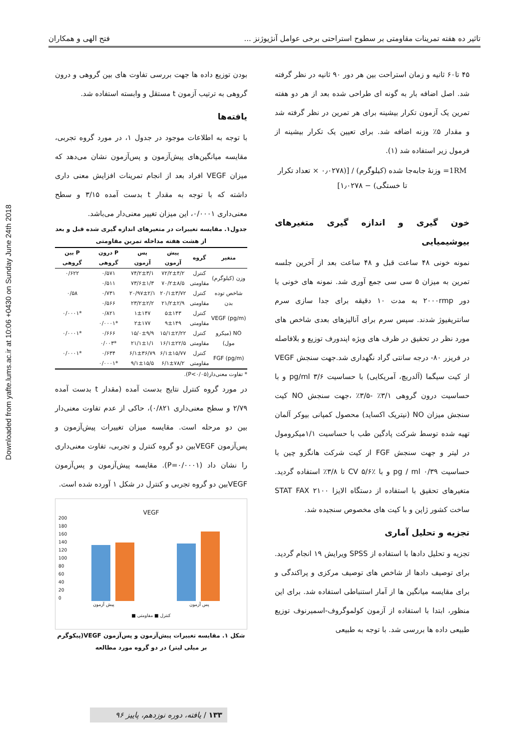Downloaded from yafte.lums.ac.ir at 10:06 +0430 on Sunday June 24th 2018
تاثیر ده هفته تمرینات مقاومتی بر سطوح استراحتی برخی عوامل آنژیوژنز ... فتح الهی و همکاران
۴۵ تا۶۰ ثانیه و زمان استراحت بین هر دور ۹۰ ثانیه در نظر گرفته شد. اصل اضافه بار به گونه ای طراحی شده بعد از هر دو هفته تمرین یک آزمون تکرار بیشینه برای هر تمرین در نظر گرفته شد و مقدار ۵٪ وزنه اضافه شد. برای تعیین یک تکرار بیشینه از فرمول زیر استفاده شد (۱).
1RM= وزنهٔ جابه‌جا شده (کیلوگرم) / [(۰٫۰۲۷۸ × تعداد تکرار تا خستگی) − ۱٫۰۲۷۸]
خون گیری و اندازه گیری متغیرهای بیوشیمیایی
نمونه خونی ۴۸ ساعت قبل و ۴۸ ساعت بعد از آخرین جلسه تمرین به میزان ۵ سی سی جمع آوری شد. نمونه های خونی با دور ۲۰۰۰rmp به مدت ۱۰ دقیقه برای جدا سازی سرم سانتریفیوژ شدند. سپس سرم برای آنالیزهای بعدی شاخص های مورد نظر در تحقیق در ظرف های ویژه اپندورف توزیع و بلافاصله در فریزر ۸۰- درجه سانتی گراد نگهداری شد.جهت سنجش VEGF از کیت سیگما (آلدریچ، آمریکایی) با حساسیت pg/ml ۳/۶ و با حساسیت درون گروهی ۳/۱٪ -۳/۵٪ ،جهت سنجش NO کیت سنجش میزان NO (نیتریک اکساید) محصول کمپانی بیوکر آلمان تهیه شده توسط شرکت پادگین طب با حساسیت ۱/۱میکرومول در لیتر و جهت سنجش FGF از کیت شرکت هانگزو چین با حساسیت pg / ml ۰/۳۹ و با CV ۵/۶٪ تا ۳/۸٪ استفاده گردید. متغیرهای تحقیق با استفاده از دستگاه الایزا STAT FAX ۲۱۰۰ ساخت کشور ژاپن و با کیت های مخصوص سنجیده شد.
تجزیه و تحلیل آماری
تجزیه و تحلیل دادها با استفاده از SPSS ویرایش ۱۹ انجام گردید. برای توصیف دادها از شاخص های توصیف مرکزی و پراکندگی و برای مقایسه میانگین ها از آمار استنباطی استفاده شد. برای این منظور، ابتدا با استفاده از آزمون کولموگروف-اسمیرنوف توزیع طبیعی داده ها بررسی شد. با توجه به طبیعی
بودن توزیع داده ها جهت بررسی تفاوت های بین گروهی و درون گروهی به ترتیب آزمون t مستقل و وابسته استفاده شد.
یافته‌ها
با توجه به اطلاعات موجود در جدول ۱، در مورد گروه تجربی، مقایسه میانگین‌های پیش‌آزمون و پس‌آزمون نشان می‌دهد که میزان VEGF افراد بعد از انجام تمرینات افزایش معنی داری داشته که با توجه به مقدار t بدست آمده ۳/۱۵ و سطح معنی‌داری ۰/۰۰۰۱، این میزان تغییر معنی‌دار می‌باشد.
جدول۱. مقایسه تغییرات در متغیرهای اندازه گیری شده قبل و بعد از هشت هفته مداخله تمرین مقاومتی
| متغیر | گروه | پیش آزمون | پس آزمون | P درون گروهی | P بین گروهی |
| --- | --- | --- | --- | --- | --- |
| وزن (کیلوگرم) | کنترل | ۷۲/۲±۴/۲ | ۷۴/۲±۳/۱ | ۰/۵۷۱ | ۰/۶۲۲ |
| | مقاومتی | ۷۰/۲±۸/۵ | ۷۳/۶±۱/۳ | ۰/۵۱۱ | |
| شاخص توده بدن | کنترل | ۲۰/۱±۳/۷۲ | ۲۰/۹۷±۲/۱ | ۰/۷۳۱ | ۰/۵۸ |
| | مقاومتی | ۲۱/۲±۲/۹ | ۲۳/۲±۲/۲ | ۰/۵۶۶ | |
| VEGF (pg/m) | کنترل | ۵±۱۴۳ | ۱±۱۴۷ | ۰/۸۲۱ | *۰/۰۰۰۱ |
| | مقاومتی | ۹±۱۴۹ | ۲±۱۷۷ | *۰/۰۰۰۱ | |
| NO (میکرو مول) | کنترل | ۱۵/۱±۲/۲۲ | ۱۵/۰±۹/۹ | ۰/۶۶۶ | *۰/۰۰۰۱ |
| | مقاومتی | ۱۶/۱±۲۲/۵ | ۲۱/۱±۱/۱ | *۰/۰۰۳ | |
| FGF (pg/m) | کنترل | ۶/۱±۱۵/۷۷ | ۶/۱±۳۶/۷۹ | ۰/۶۳۴ | *۰/۰۰۰۱ |
| | مقاومتی | ۶/۱±۷۸/۲ | ۹/۱±۱۵/۵ | *۰/۰۰۰۱ | |
* تفاوت معنی‌دار(P<۰/۰۵).
در مورد گروه کنترل نتایج بدست آمده (مقدار t بدست آمده ۲/۷۹ و سطح معنی‌داری ۰/۸۲۱)، حاکی از عدم تفاوت معنی‌دار بین دو مرحله است. مقایسه میزان تغییرات پیش‌آزمون و پس‌آزمون VEGFبین دو گروه کنترل و تجربی، تفاوت معنی‌داری را نشان داد (P=۰/۰۰۰۱). مقایسه پیش‌آزمون و پس‌آزمون VEGFبین دو گروه تجربی و کنترل در شکل ۱ آورده شده است.
VEGF
200
180
160
140
120
100
80
60
40
20
0
پیش آزمون پس آزمون
■ کنترل ■ مقاومتی
شکل ۱. مقایسه تغییرات پیش‌آزمون و پس‌آزمون VEGF(پیکوگرم بر میلی لیتر) در دو گروه مورد مطالعه
۱۳۳ / یافته، دوره نوزدهم، پاییز ۹۶